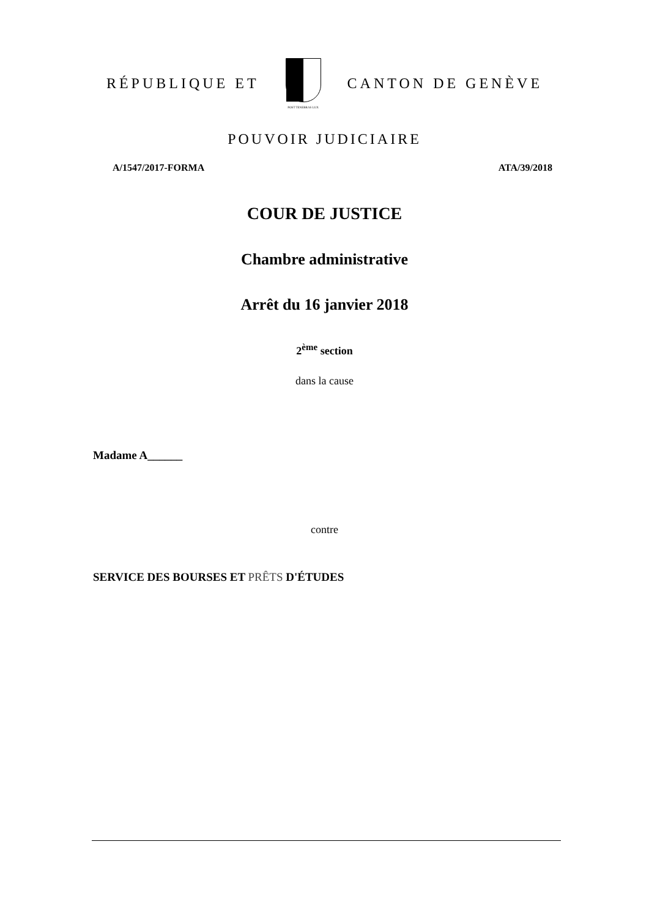RÉPUBLIQUE ET
POST TENEBRAS LUX
CANTON DE GENÈVE
POUVOIR JUDICIAIRE
A/1547/2017-FORMA ATA/39/2018
COUR DE JUSTICE
Chambre administrative
Arrêt du 16 janvier 2018
2<sup>ème</sup> section
dans la cause
Madame A______
contre
SERVICE DES BOURSES ET PRÊTS D'ÉTUDES